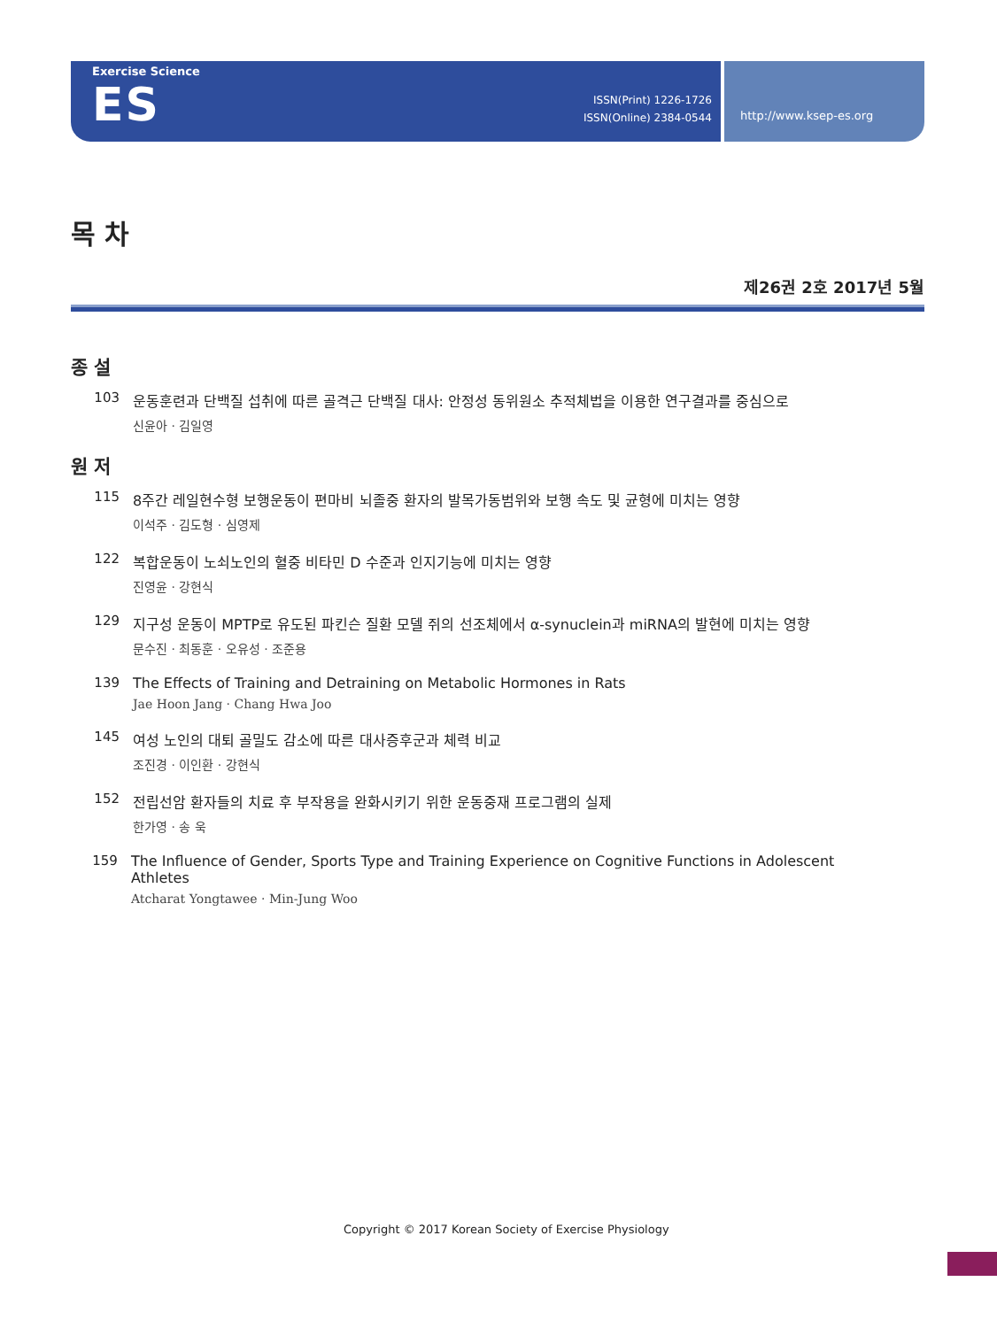Exercise Science
ES
ISSN(Print) 1226-1726
ISSN(Online) 2384-0544
http://www.ksep-es.org
목 차
제26권 2호 2017년 5월
종 설
103 운동훈련과 단백질 섭취에 따른 골격근 단백질 대사: 안정성 동위원소 추적체법을 이용한 연구결과를 중심으로
신윤아 · 김일영
원 저
115 8주간 레일현수형 보행운동이 편마비 뇌졸중 환자의 발목가동범위와 보행 속도 및 균형에 미치는 영향
이석주 · 김도형 · 심영제
122 복합운동이 노쇠노인의 혈중 비타민 D 수준과 인지기능에 미치는 영향
진영윤 · 강현식
129 지구성 운동이 MPTP로 유도된 파킨슨 질환 모델 쥐의 선조체에서 α-synuclein과 miRNA의 발현에 미치는 영향
문수진 · 최동훈 · 오유성 · 조준용
139 The Effects of Training and Detraining on Metabolic Hormones in Rats
Jae Hoon Jang · Chang Hwa Joo
145 여성 노인의 대퇴 골밀도 감소에 따른 대사증후군과 체력 비교
조진경 · 이인환 · 강현식
152 전립선암 환자들의 치료 후 부작용을 완화시키기 위한 운동중재 프로그램의 실제
한가영 · 송 욱
159 The Influence of Gender, Sports Type and Training Experience on Cognitive Functions in Adolescent Athletes
Atcharat Yongtawee · Min-Jung Woo
Copyright © 2017 Korean Society of Exercise Physiology